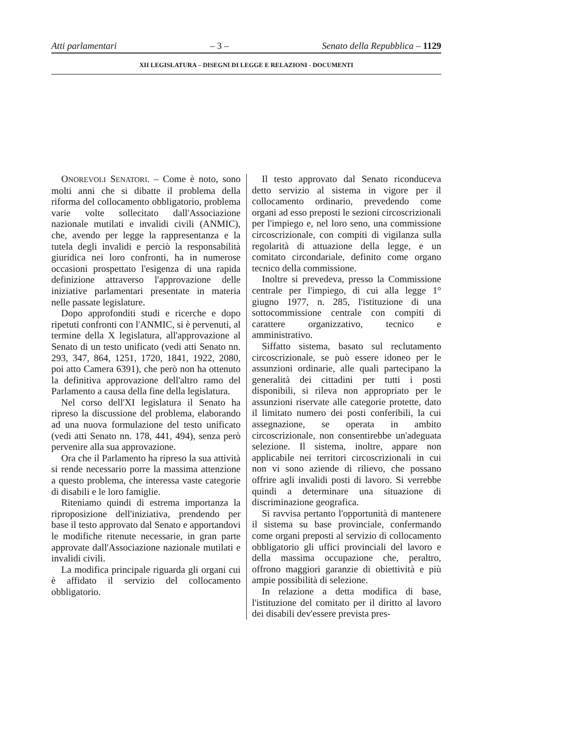Atti parlamentari – 3 – Senato della Repubblica – 1129
XII LEGISLATURA – DISEGNI DI LEGGE E RELAZIONI - DOCUMENTI
ONOREVOLI SENATORI. – Come è noto, sono molti anni che si dibatte il problema della riforma del collocamento obbligatorio, problema varie volte sollecitato dall'Associazione nazionale mutilati e invalidi civili (ANMIC), che, avendo per legge la rappresentanza e la tutela degli invalidi e perciò la responsabilità giuridica nei loro confronti, ha in numerose occasioni prospettato l'esigenza di una rapida definizione attraverso l'approvazione delle iniziative parlamentari presentate in materia nelle passate legislature.
Dopo approfonditi studi e ricerche e dopo ripetuti confronti con l'ANMIC, si è pervenuti, al termine della X legislatura, all'approvazione al Senato di un testo unificato (vedi atti Senato nn. 293, 347, 864, 1251, 1720, 1841, 1922, 2080, poi atto Camera 6391), che però non ha ottenuto la definitiva approvazione dell'altro ramo del Parlamento a causa della fine della legislatura.
Nel corso dell'XI legislatura il Senato ha ripreso la discussione del problema, elaborando ad una nuova formulazione del testo unificato (vedi atti Senato nn. 178, 441, 494), senza però pervenire alla sua approvazione.
Ora che il Parlamento ha ripreso la sua attività si rende necessario porre la massima attenzione a questo problema, che interessa vaste categorie di disabili e le loro famiglie.
Riteniamo quindi di estrema importanza la riproposizione dell'iniziativa, prendendo per base il testo approvato dal Senato e apportandovi le modifiche ritenute necessarie, in gran parte approvate dall'Associazione nazionale mutilati e invalidi civili.
La modifica principale riguarda gli organi cui è affidato il servizio del collocamento obbligatorio.
Il testo approvato dal Senato riconduceva detto servizio al sistema in vigore per il collocamento ordinario, prevedendo come organi ad esso preposti le sezioni circoscrizionali per l'impiego e, nel loro seno, una commissione circoscrizionale, con compiti di vigilanza sulla regolarità di attuazione della legge, e un comitato circondariale, definito come organo tecnico della commissione.
Inoltre si prevedeva, presso la Commissione centrale per l'impiego, di cui alla legge 1° giugno 1977, n. 285, l'istituzione di una sottocommissione centrale con compiti di carattere organizzativo, tecnico e amministrativo.
Siffatto sistema, basato sul reclutamento circoscrizionale, se può essere idoneo per le assunzioni ordinarie, alle quali partecipano la generalità dei cittadini per tutti i posti disponibili, si rileva non appropriato per le assunzioni riservate alle categorie protette, dato il limitato numero dei posti conferibili, la cui assegnazione, se operata in ambito circoscrizionale, non consentirebbe un'adeguata selezione. Il sistema, inoltre, appare non applicabile nei territori circoscrizionali in cui non vi sono aziende di rilievo, che possano offrire agli invalidi posti di lavoro. Si verrebbe quindi a determinare una situazione di discriminazione geografica.
Si ravvisa pertanto l'opportunità di mantenere il sistema su base provinciale, confermando come organi preposti al servizio di collocamento obbligatorio gli uffici provinciali del lavoro e della massima occupazione che, peraltro, offrono maggiori garanzie di obiettività e più ampie possibilità di selezione.
In relazione a detta modifica di base, l'istituzione del comitato per il diritto al lavoro dei disabili dev'essere prevista pres-